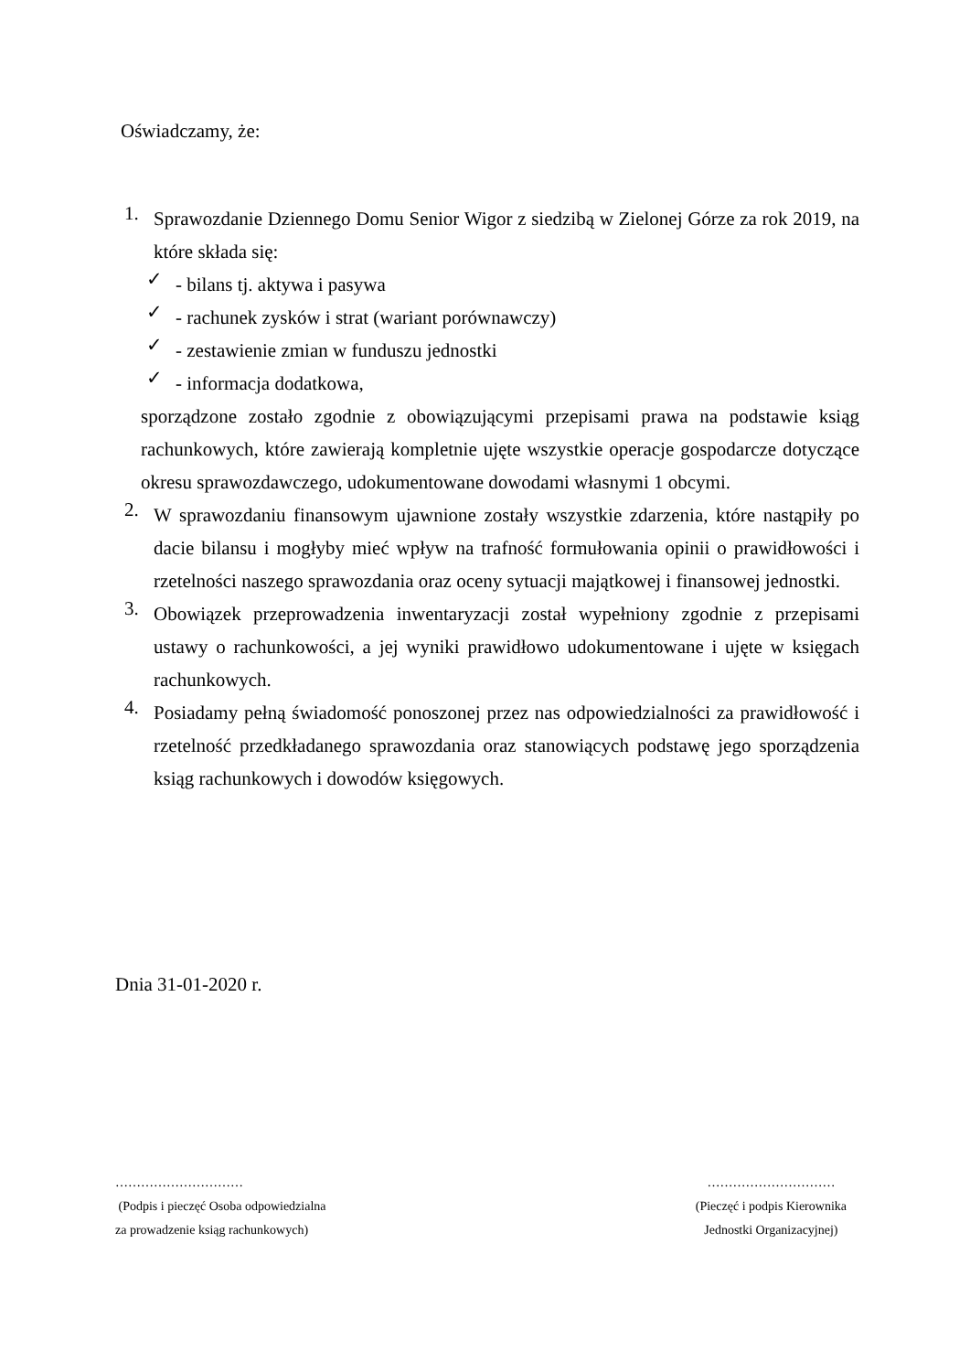Oświadczamy, że:
1.
Sprawozdanie Dziennego Domu Senior Wigor z siedzibą w Zielonej Górze za rok 2019, na które składa się:
✓
- bilans tj. aktywa i pasywa
✓
- rachunek zysków i strat (wariant porównawczy)
✓
- zestawienie zmian w funduszu jednostki
✓
- informacja dodatkowa,
sporządzone zostało zgodnie z obowiązującymi przepisami prawa na podstawie ksiąg rachunkowych, które zawierają kompletnie ujęte wszystkie operacje gospodarcze dotyczące okresu sprawozdawczego, udokumentowane dowodami własnymi 1 obcymi.
2.
W sprawozdaniu finansowym ujawnione zostały wszystkie zdarzenia, które nastąpiły po dacie bilansu i mogłyby mieć wpływ na trafność formułowania opinii o prawidłowości i rzetelności naszego sprawozdania oraz oceny sytuacji majątkowej i finansowej jednostki.
3.
Obowiązek przeprowadzenia inwentaryzacji został wypełniony zgodnie z przepisami ustawy o rachunkowości, a jej wyniki prawidłowo udokumentowane i ujęte w księgach rachunkowych.
4.
Posiadamy pełną świadomość ponoszonej przez nas odpowiedzialności za prawidłowość i rzetelność przedkładanego sprawozdania oraz stanowiących podstawę jego sporządzenia ksiąg rachunkowych i dowodów księgowych.
Dnia 31-01-2020 r.
…………………………
(Podpis i pieczęć Osoba odpowiedzialna
za prowadzenie ksiąg rachunkowych)
…………………………
(Pieczęć i podpis Kierownika
Jednostki Organizacyjnej)